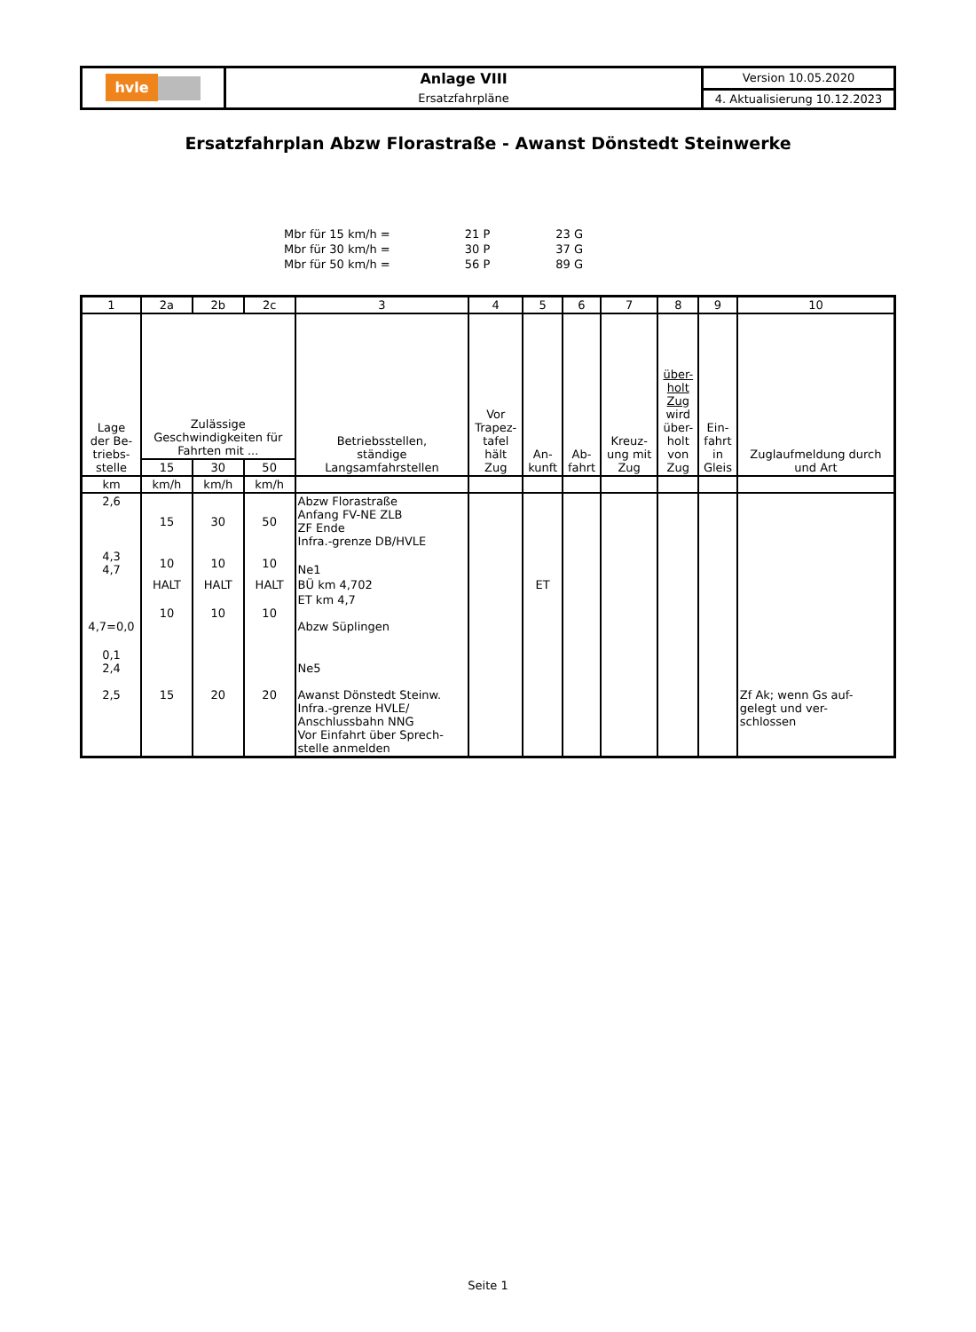| hvle | Anlage VIII | Version 10.05.2020 |
| | Ersatzfahrpläne | 4. Aktualisierung 10.12.2023 |
Ersatzfahrplan Abzw Florastraße - Awanst Dönstedt Steinwerke
| Mbr für 15 km/h = | 21 P | 23 G |
| Mbr für 30 km/h = | 30 P | 37 G |
| Mbr für 50 km/h = | 56 P | 89 G |
| 1 | 2a | 2b | 2c | 3 | 4 | 5 | 6 | 7 | 8 | 9 | 10 |
| Lage der Be- triebs- stelle | Zulässige Geschwindigkeiten für Fahrten mit ... | | | Betriebsstellen, ständige Langsamfahrstellen | Vor Trapez- tafel hält Zug | An- kunft | Ab- fahrt | Kreuz- ung mit Zug | über- holt Zug wird über- holt von Zug | Ein- fahrt in Gleis | Zuglaufmeldung durch und Art |
| | 15 | 30 | 50 | | | | | | | | |
| km | km/h | km/h | km/h | | | | | | | | |
| 2,6 | 15 | 30 | 50 | Abzw Florastraße Anfang FV-NE ZLB ZF Ende Infra.-grenze DB/HVLE | | | | | | | |
| 4,3 4,7 | 10 | 10 | 10 | Ne1 | | | | | | | |
| | HALT | HALT | HALT | BÜ km 4,702 | | ET | | | | | |
| 4,7=0,0 | 10 | 10 | 10 | ET km 4,7 Abzw Süplingen | | | | | | | |
| 0,1 2,4 2,5 | 15 | 20 | 20 | Ne5 Awanst Dönstedt Steinw. Infra.-grenze HVLE/ Anschlussbahn NNG Vor Einfahrt über Sprech- stelle anmelden | | | | | | | Zf Ak; wenn Gs auf- gelegt und ver- schlossen |
Seite 1